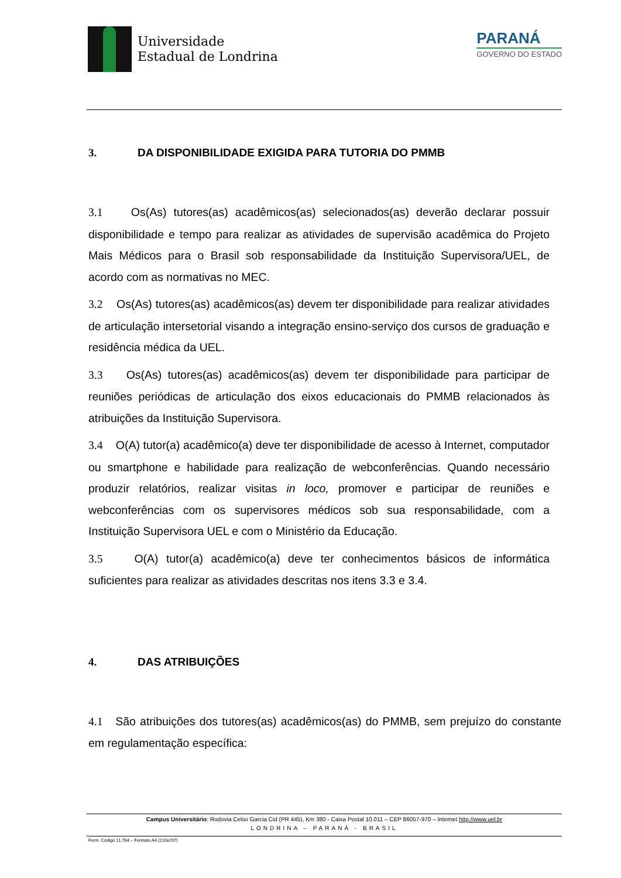Universidade
Estadual de Londrina
PARANÁ
GOVERNO DO ESTADO
3. DA DISPONIBILIDADE EXIGIDA PARA TUTORIA DO PMMB
3.1 Os(As) tutores(as) acadêmicos(as) selecionados(as) deverão declarar possuir disponibilidade e tempo para realizar as atividades de supervisão acadêmica do Projeto Mais Médicos para o Brasil sob responsabilidade da Instituição Supervisora/UEL, de acordo com as normativas no MEC.
3.2 Os(As) tutores(as) acadêmicos(as) devem ter disponibilidade para realizar atividades de articulação intersetorial visando a integração ensino-serviço dos cursos de graduação e residência médica da UEL.
3.3 Os(As) tutores(as) acadêmicos(as) devem ter disponibilidade para participar de reuniões periódicas de articulação dos eixos educacionais do PMMB relacionados às atribuições da Instituição Supervisora.
3.4 O(A) tutor(a) acadêmico(a) deve ter disponibilidade de acesso à Internet, computador ou smartphone e habilidade para realização de webconferências. Quando necessário produzir relatórios, realizar visitas in loco, promover e participar de reuniões e webconferências com os supervisores médicos sob sua responsabilidade, com a Instituição Supervisora UEL e com o Ministério da Educação.
3.5 O(A) tutor(a) acadêmico(a) deve ter conhecimentos básicos de informática suficientes para realizar as atividades descritas nos itens 3.3 e 3.4.
4. DAS ATRIBUIÇÕES
4.1 São atribuições dos tutores(as) acadêmicos(as) do PMMB, sem prejuízo do constante em regulamentação específica:
Campus Universitário: Rodovia Celso Garcia Cid (PR 445), Km 380 - Caixa Postal 10.011 – CEP 86057-970 – Internet http://www.uel.br
LONDRINA – PARANÁ - BRASIL
Form. Código 11.764 – Formato A4 (210x297)